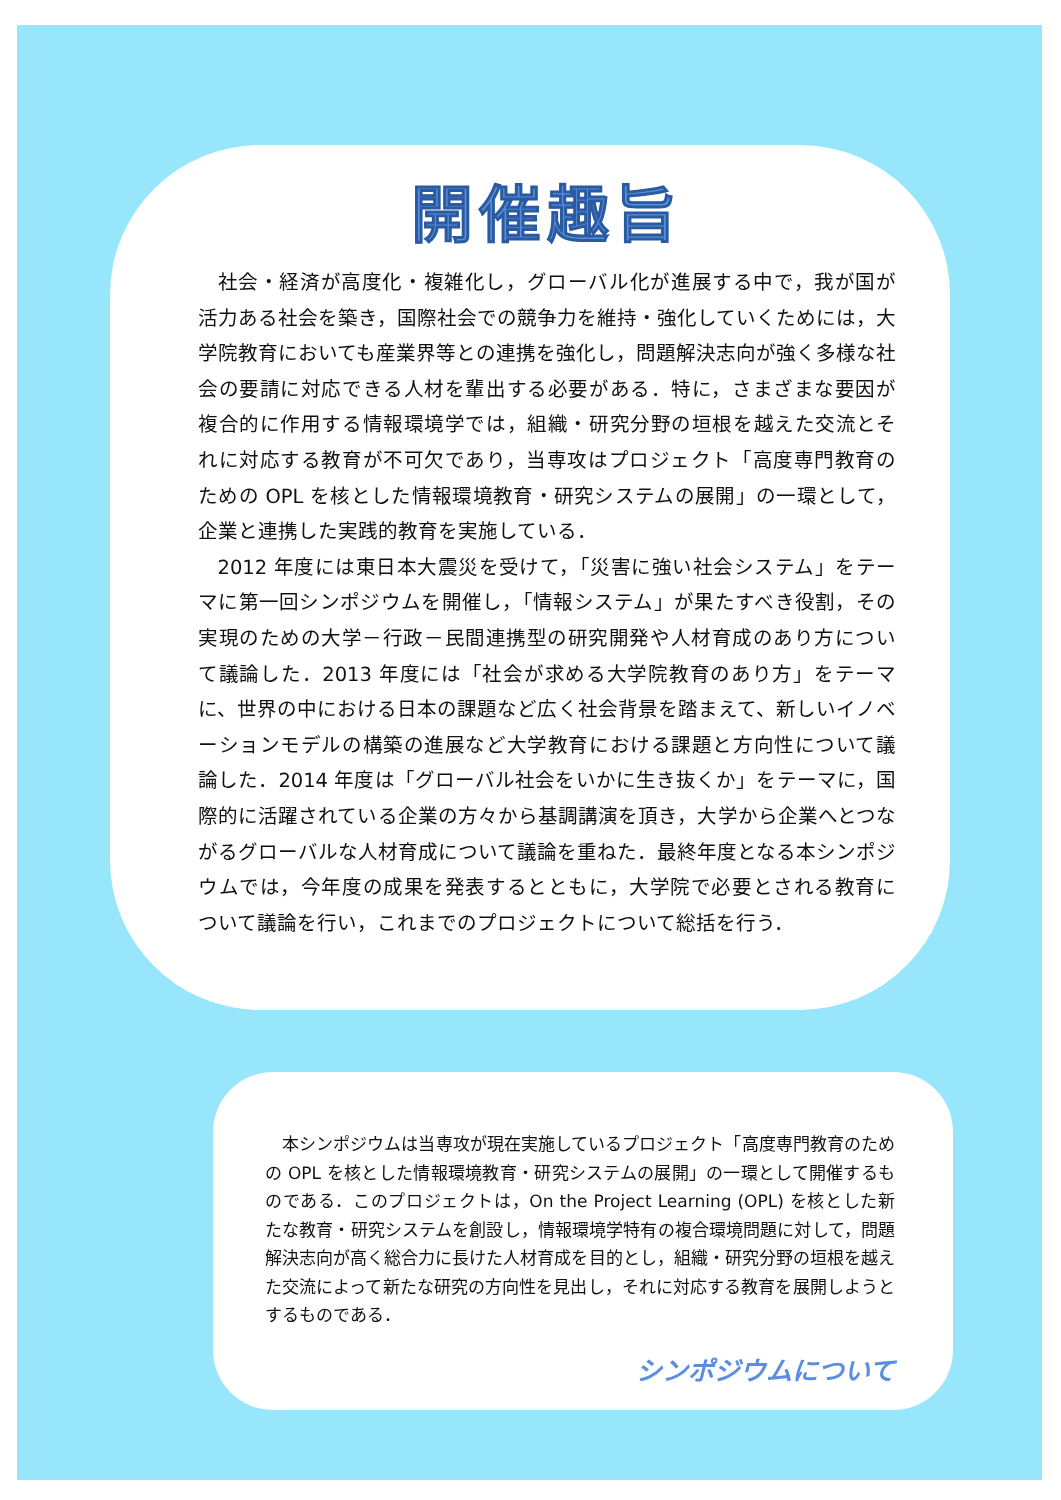開催趣旨
社会・経済が高度化・複雑化し，グローバル化が進展する中で，我が国が活力ある社会を築き，国際社会での競争力を維持・強化していくためには，大学院教育においても産業界等との連携を強化し，問題解決志向が強く多様な社会の要請に対応できる人材を輩出する必要がある．特に，さまざまな要因が複合的に作用する情報環境学では，組織・研究分野の垣根を越えた交流とそれに対応する教育が不可欠であり，当専攻はプロジェクト「高度専門教育のための OPL を核とした情報環境教育・研究システムの展開」の一環として，企業と連携した実践的教育を実施している．
2012 年度には東日本大震災を受けて，「災害に強い社会システム」をテーマに第一回シンポジウムを開催し，「情報システム」が果たすべき役割，その実現のための大学－行政－民間連携型の研究開発や人材育成のあり方について議論した．2013 年度には「社会が求める大学院教育のあり方」をテーマに、世界の中における日本の課題など広く社会背景を踏まえて、新しいイノベーションモデルの構築の進展など大学教育における課題と方向性について議論した．2014 年度は「グローバル社会をいかに生き抜くか」をテーマに，国際的に活躍されている企業の方々から基調講演を頂き，大学から企業へとつながるグローバルな人材育成について議論を重ねた．最終年度となる本シンポジウムでは，今年度の成果を発表するとともに，大学院で必要とされる教育について議論を行い，これまでのプロジェクトについて総括を行う．
本シンポジウムは当専攻が現在実施しているプロジェクト「高度専門教育のための OPL を核とした情報環境教育・研究システムの展開」の一環として開催するものである．このプロジェクトは，On the Project Learning (OPL) を核とした新たな教育・研究システムを創設し，情報環境学特有の複合環境問題に対して，問題解決志向が高く総合力に長けた人材育成を目的とし，組織・研究分野の垣根を越えた交流によって新たな研究の方向性を見出し，それに対応する教育を展開しようとするものである．
シンポジウムについて